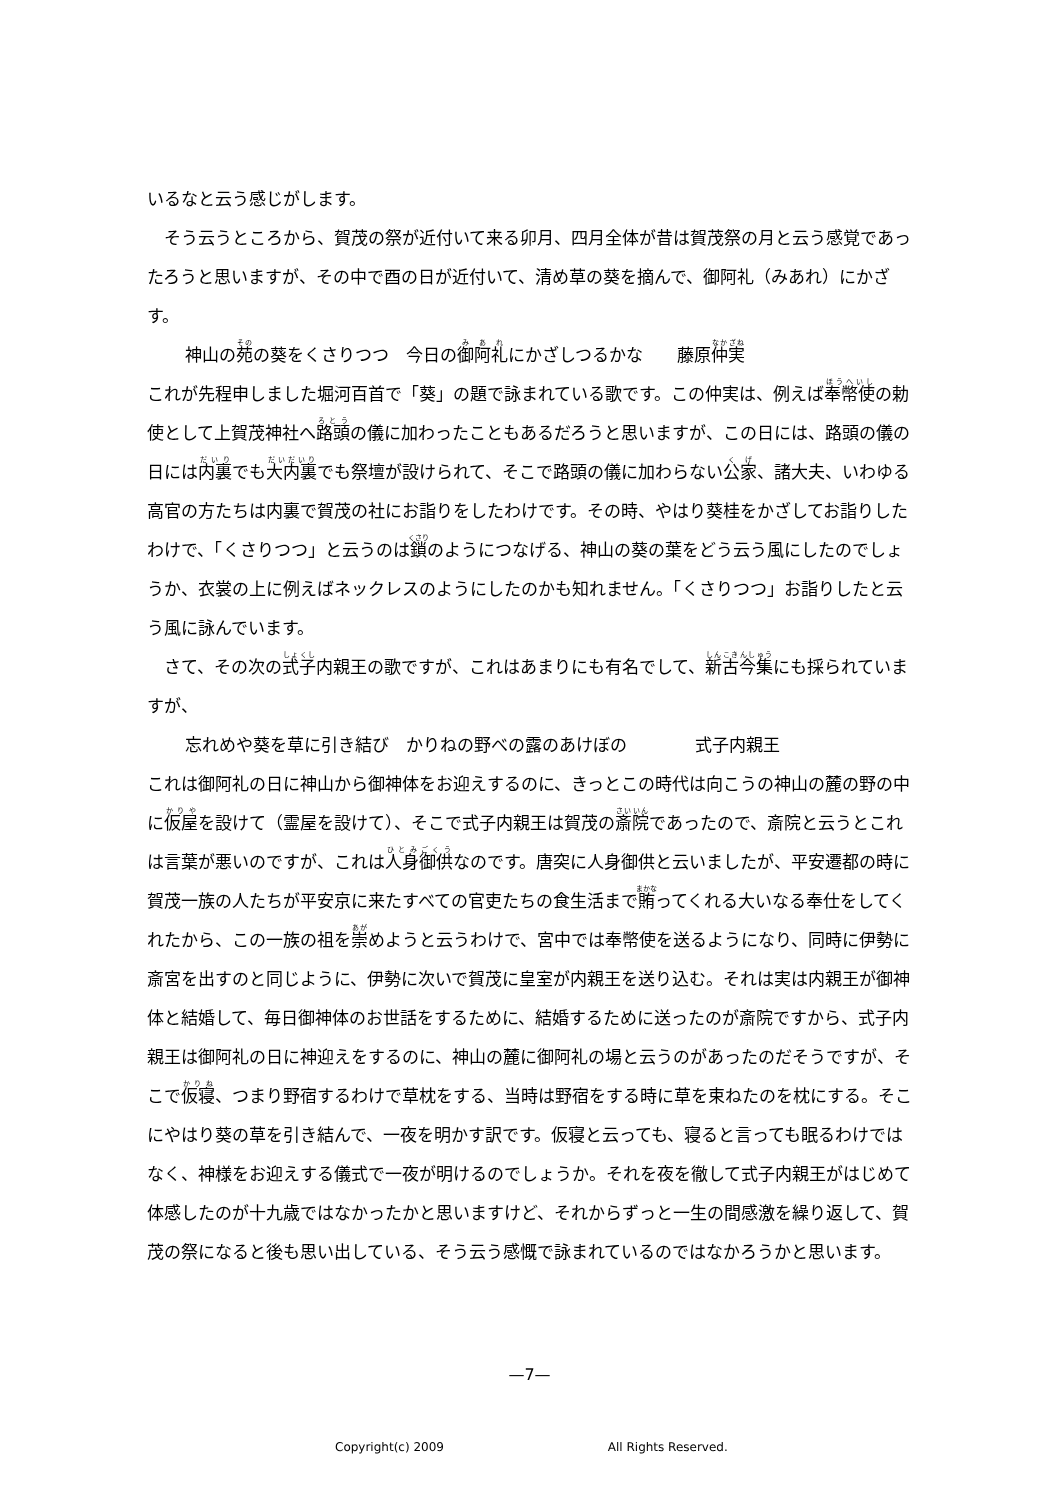いるなと云う感じがします。
そう云うところから、賀茂の祭が近付いて来る卯月、四月全体が昔は賀茂祭の月と云う感覚であったろうと思いますが、その中で酉の日が近付いて、清め草の葵を摘んで、御阿礼（みあれ）にかざす。
神山の苑の葵をくさりつつ　今日の御阿礼にかざしつるかな　　藤原仲実
これが先程申しました堀河百首で「葵」の題で詠まれている歌です。この仲実は、例えば奉幣使の勅使として上賀茂神社へ路頭の儀に加わったこともあるだろうと思いますが、この日には、路頭の儀の日には内裏でも大内裏でも祭壇が設けられて、そこで路頭の儀に加わらない公家、諸大夫、いわゆる高官の方たちは内裏で賀茂の社にお詣りをしたわけです。その時、やはり葵桂をかざしてお詣りしたわけで、「くさりつつ」と云うのは鎖のようにつなげる、神山の葵の葉をどう云う風にしたのでしょうか、衣裳の上に例えばネックレスのようにしたのかも知れません。「くさりつつ」お詣りしたと云う風に詠んでいます。
さて、その次の式子内親王の歌ですが、これはあまりにも有名でして、新古今集にも採られていますが、
忘れめや葵を草に引き結び　かりねの野べの露のあけぼの　　　　式子内親王
これは御阿礼の日に神山から御神体をお迎えするのに、きっとこの時代は向こうの神山の麓の野の中に仮屋を設けて（霊屋を設けて）、そこで式子内親王は賀茂の斎院であったので、斎院と云うとこれは言葉が悪いのですが、これは人身御供なのです。唐突に人身御供と云いましたが、平安遷都の時に賀茂一族の人たちが平安京に来たすべての官吏たちの食生活まで賄ってくれる大いなる奉仕をしてくれたから、この一族の祖を崇めようと云うわけで、宮中では奉幣使を送るようになり、同時に伊勢に斎宮を出すのと同じように、伊勢に次いで賀茂に皇室が内親王を送り込む。それは実は内親王が御神体と結婚して、毎日御神体のお世話をするために、結婚するために送ったのが斎院ですから、式子内親王は御阿礼の日に神迎えをするのに、神山の麓に御阿礼の場と云うのがあったのだそうですが、そこで仮寝、つまり野宿するわけで草枕をする、当時は野宿をする時に草を束ねたのを枕にする。そこにやはり葵の草を引き結んで、一夜を明かす訳です。仮寝と云っても、寝ると言っても眠るわけではなく、神様をお迎えする儀式で一夜が明けるのでしょうか。それを夜を徹して式子内親王がはじめて体感したのが十九歳ではなかったかと思いますけど、それからずっと一生の間感激を繰り返して、賀茂の祭になると後も思い出している、そう云う感慨で詠まれているのではなかろうかと思います。
—7—
Copyright(c) 2009 All Rights Reserved.